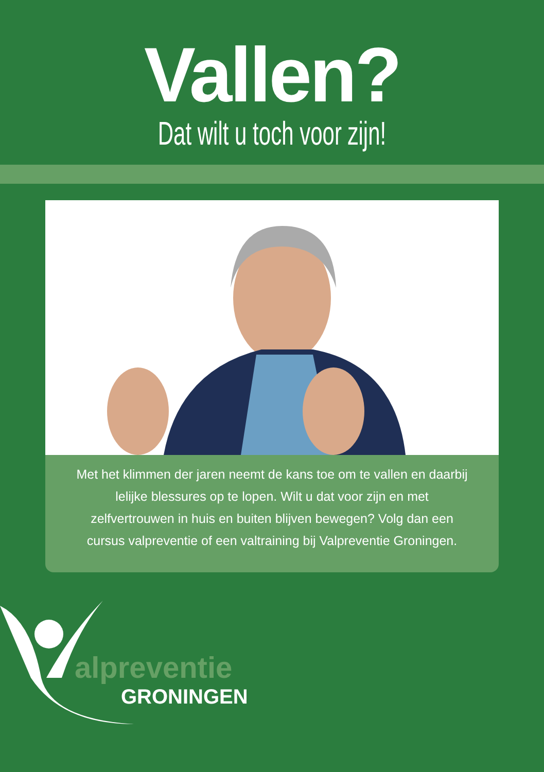Vallen?
Dat wilt u toch voor zijn!
Met het klimmen der jaren neemt de kans toe om te vallen en daarbij lelijke blessures op te lopen. Wilt u dat voor zijn en met zelfvertrouwen in huis en buiten blijven bewegen? Volg dan een cursus valpreventie of een valtraining bij Valpreventie Groningen.
alpreventie
GRONINGEN